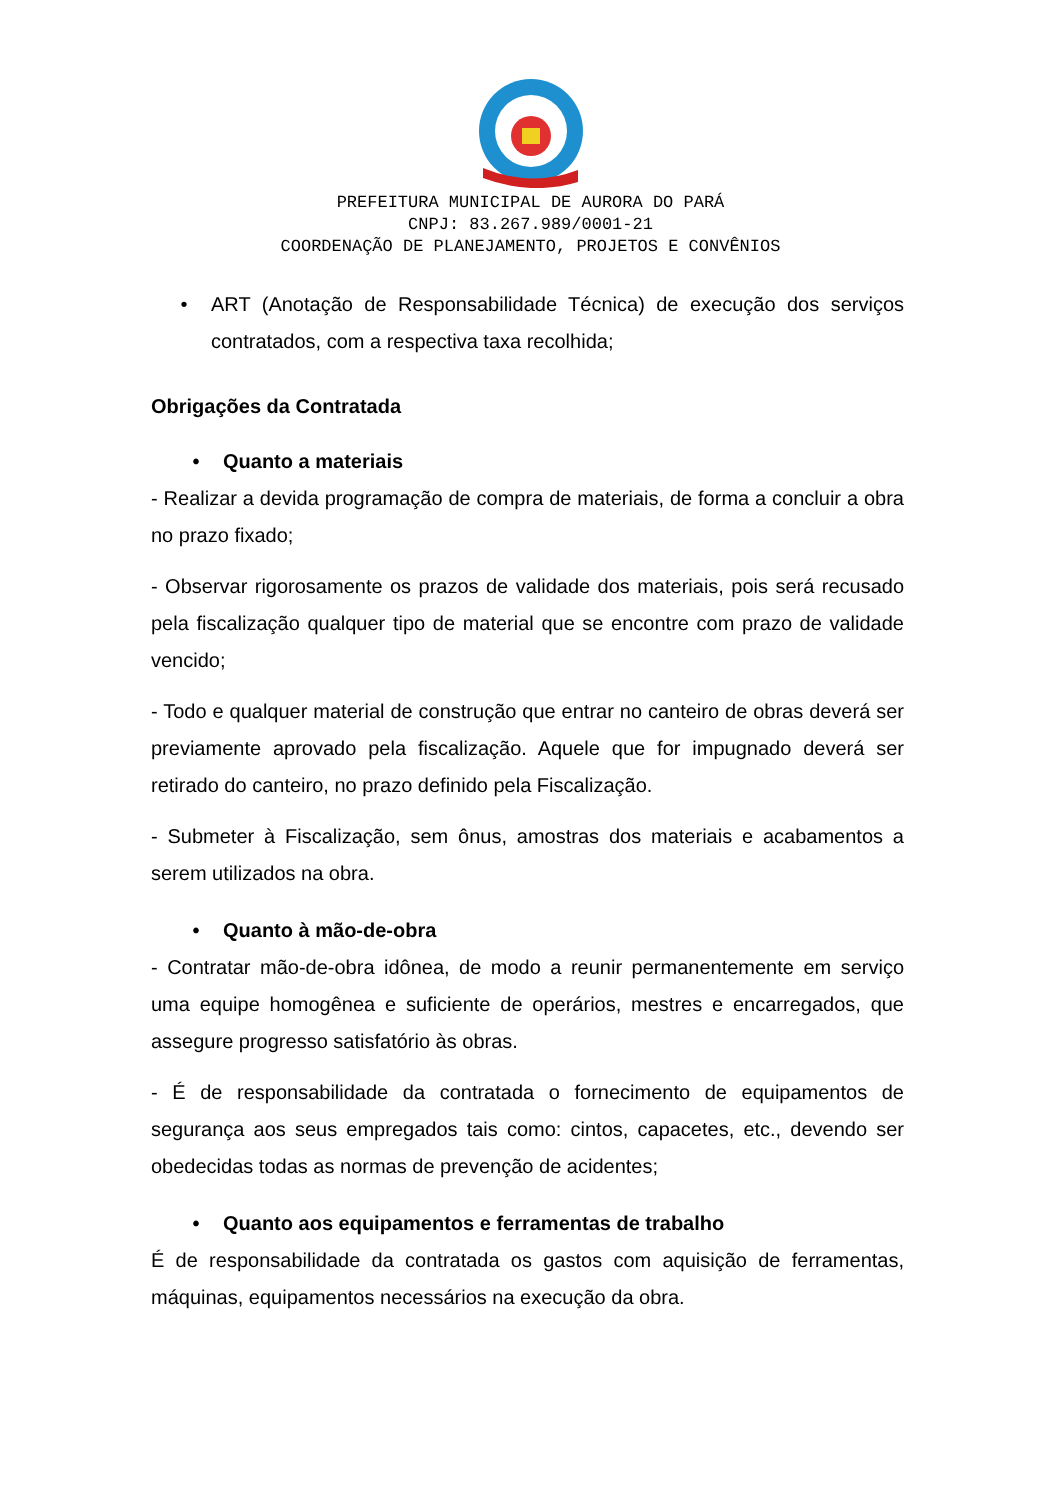PREFEITURA MUNICIPAL DE AURORA DO PARÁ
CNPJ: 83.267.989/0001-21
COORDENAÇÃO DE PLANEJAMENTO, PROJETOS E CONVÊNIOS
• ART (Anotação de Responsabilidade Técnica) de execução dos serviços contratados, com a respectiva taxa recolhida;
Obrigações da Contratada
• Quanto a materiais
- Realizar a devida programação de compra de materiais, de forma a concluir a obra no prazo fixado;
- Observar rigorosamente os prazos de validade dos materiais, pois será recusado pela fiscalização qualquer tipo de material que se encontre com prazo de validade vencido;
- Todo e qualquer material de construção que entrar no canteiro de obras deverá ser previamente aprovado pela fiscalização. Aquele que for impugnado deverá ser retirado do canteiro, no prazo definido pela Fiscalização.
- Submeter à Fiscalização, sem ônus, amostras dos materiais e acabamentos a serem utilizados na obra.
• Quanto à mão-de-obra
- Contratar mão-de-obra idônea, de modo a reunir permanentemente em serviço uma equipe homogênea e suficiente de operários, mestres e encarregados, que assegure progresso satisfatório às obras.
- É de responsabilidade da contratada o fornecimento de equipamentos de segurança aos seus empregados tais como: cintos, capacetes, etc., devendo ser obedecidas todas as normas de prevenção de acidentes;
• Quanto aos equipamentos e ferramentas de trabalho
É de responsabilidade da contratada os gastos com aquisição de ferramentas, máquinas, equipamentos necessários na execução da obra.